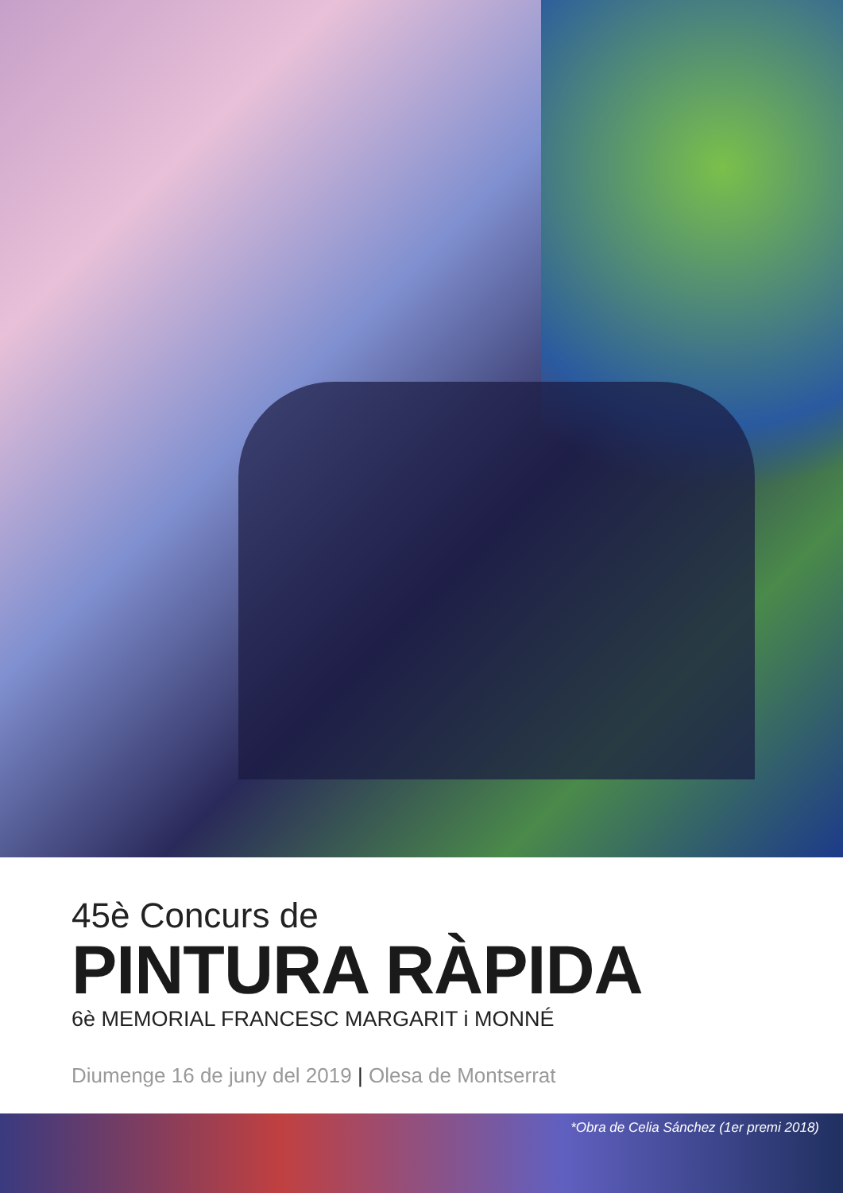45è Concurs de
PINTURA RÀPIDA
6è MEMORIAL FRANCESC MARGARIT i MONNÉ
Diumenge 16 de juny del 2019 | Olesa de Montserrat
*Obra de Celia Sánchez (1er premi 2018)